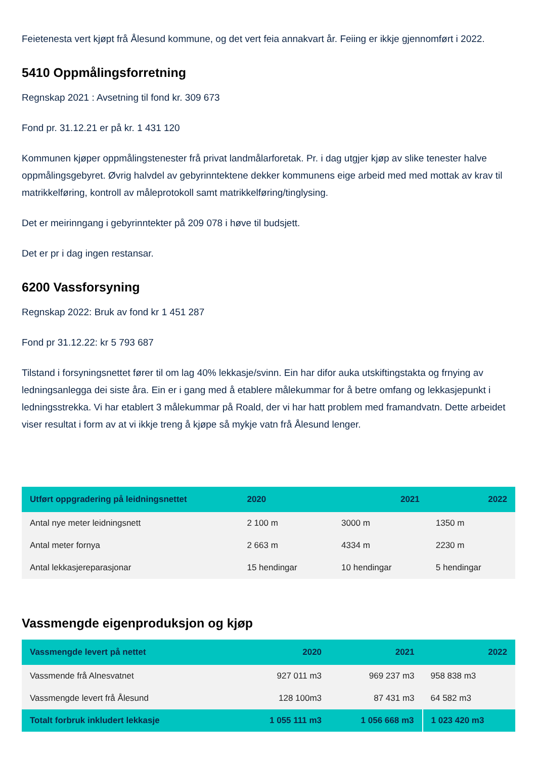Feietenesta vert kjøpt frå Ålesund kommune, og det vert feia annakvart år. Feiing er ikkje gjennomført i 2022.
5410 Oppmålingsforretning
Regnskap 2021 : Avsetning til fond kr. 309 673
Fond pr. 31.12.21 er på kr. 1 431 120
Kommunen kjøper oppmålingstenester frå privat landmålarforetak. Pr. i dag utgjer kjøp av slike tenester halve oppmålingsgebyret. Øvrig halvdel av gebyrinntektene dekker kommunens eige arbeid med med mottak av krav til matrikkelføring, kontroll av måleprotokoll samt matrikkelføring/tinglysing.
Det er meirinngang i gebyrinntekter på 209 078 i høve til budsjett.
Det er pr i dag ingen restansar.
6200 Vassforsyning
Regnskap 2022: Bruk av fond kr 1 451 287
Fond pr 31.12.22: kr 5 793 687
Tilstand i forsyningsnettet fører til om lag 40% lekkasje/svinn. Ein har difor auka utskiftingstakta og frnying av ledningsanlegga dei siste åra. Ein er i gang med å etablere målekummar for å betre omfang og lekkasjepunkt i ledningsstrekka. Vi har etablert 3 målekummar på Roald, der vi har hatt problem med framandvatn. Dette arbeidet viser resultat i form av at vi ikkje treng å kjøpe så mykje vatn frå Ålesund lenger.
| Utført oppgradering på leidningsnettet | 2020 | 2021 | 2022 |
| --- | --- | --- | --- |
| Antal nye meter leidningsnett | 2 100 m | 3000 m | 1350 m |
| Antal meter fornya | 2 663 m | 4334 m | 2230 m |
| Antal lekkasjereparasjonar | 15 hendingar | 10 hendingar | 5 hendingar |
Vassmengde eigenproduksjon og kjøp
| Vassmengde levert på nettet | 2020 | 2021 | 2022 |
| --- | --- | --- | --- |
| Vassmende frå Alnesvatnet | 927 011 m3 | 969 237 m3 | 958 838 m3 |
| Vassmengde levert frå Ålesund | 128 100m3 | 87 431 m3 | 64 582 m3 |
| Totalt forbruk inkludert lekkasje | 1 055 111 m3 | 1 056 668 m3 | 1 023 420 m3 |